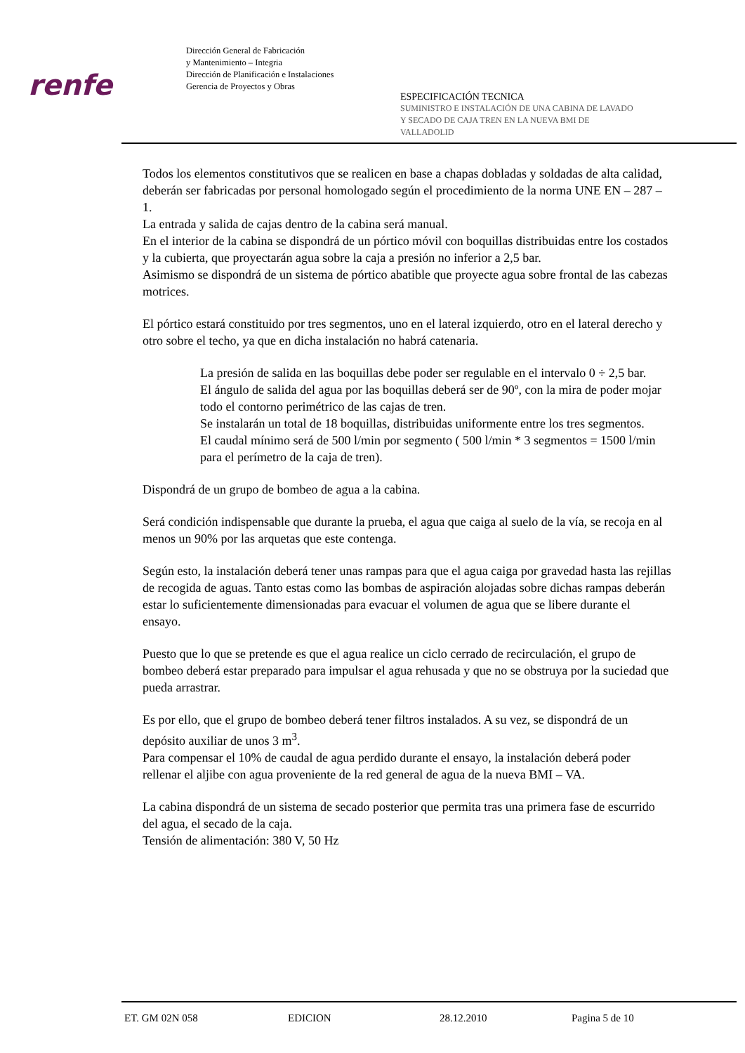renfe
Dirección General de Fabricación
y Mantenimiento – Integria
Dirección de Planificación e Instalaciones
Gerencia de Proyectos y Obras
ESPECIFICACIÓN TECNICA
SUMINISTRO E INSTALACIÓN DE UNA CABINA DE LAVADO
Y SECADO DE CAJA TREN EN LA NUEVA BMI DE
VALLADOLID
Todos los elementos constitutivos que se realicen en base a chapas dobladas y soldadas de alta calidad, deberán ser fabricadas por personal homologado según el procedimiento de la norma UNE EN – 287 – 1.
La entrada y salida de cajas dentro de la cabina será manual.
En el interior de la cabina se dispondrá de un pórtico móvil con boquillas distribuidas entre los costados y la cubierta, que proyectarán agua sobre la caja a presión no inferior a 2,5 bar.
Asimismo se dispondrá de un sistema de pórtico abatible que proyecte agua sobre frontal de las cabezas motrices.
El pórtico estará constituido por tres segmentos, uno en el lateral izquierdo, otro en el lateral derecho y otro sobre el techo, ya que en dicha instalación no habrá catenaria.
La presión de salida en las boquillas debe poder ser regulable en el intervalo 0 ÷ 2,5 bar.
El ángulo de salida del agua por las boquillas deberá ser de 90º, con la mira de poder mojar todo el contorno perimétrico de las cajas de tren.
Se instalarán un total de 18 boquillas, distribuidas uniformente entre los tres segmentos.
El caudal mínimo será de 500 l/min por segmento ( 500 l/min * 3 segmentos = 1500 l/min para el perímetro de la caja de tren).
Dispondrá de un grupo de bombeo de agua a la cabina.
Será condición indispensable que durante la prueba, el agua que caiga al suelo de la vía, se recoja en al menos un 90% por las arquetas que este contenga.
Según esto, la instalación deberá tener unas rampas para que el agua caiga por gravedad hasta las rejillas de recogida de aguas. Tanto estas como las bombas de aspiración alojadas sobre dichas rampas deberán estar lo suficientemente dimensionadas para evacuar el volumen de agua que se libere durante el ensayo.
Puesto que lo que se pretende es que el agua realice un ciclo cerrado de recirculación, el grupo de bombeo deberá estar preparado para impulsar el agua rehusada y que no se obstruya por la suciedad que pueda arrastrar.
Es por ello, que el grupo de bombeo deberá tener filtros instalados. A su vez, se dispondrá de un depósito auxiliar de unos 3 m<sup>3</sup>.
Para compensar el 10% de caudal de agua perdido durante el ensayo, la instalación deberá poder rellenar el aljibe con agua proveniente de la red general de agua de la nueva BMI – VA.
La cabina dispondrá de un sistema de secado posterior que permita tras una primera fase de escurrido del agua, el secado de la caja.
Tensión de alimentación: 380 V, 50 Hz
ET. GM 02N 058 EDICION 28.12.2010 Pagina 5 de 10